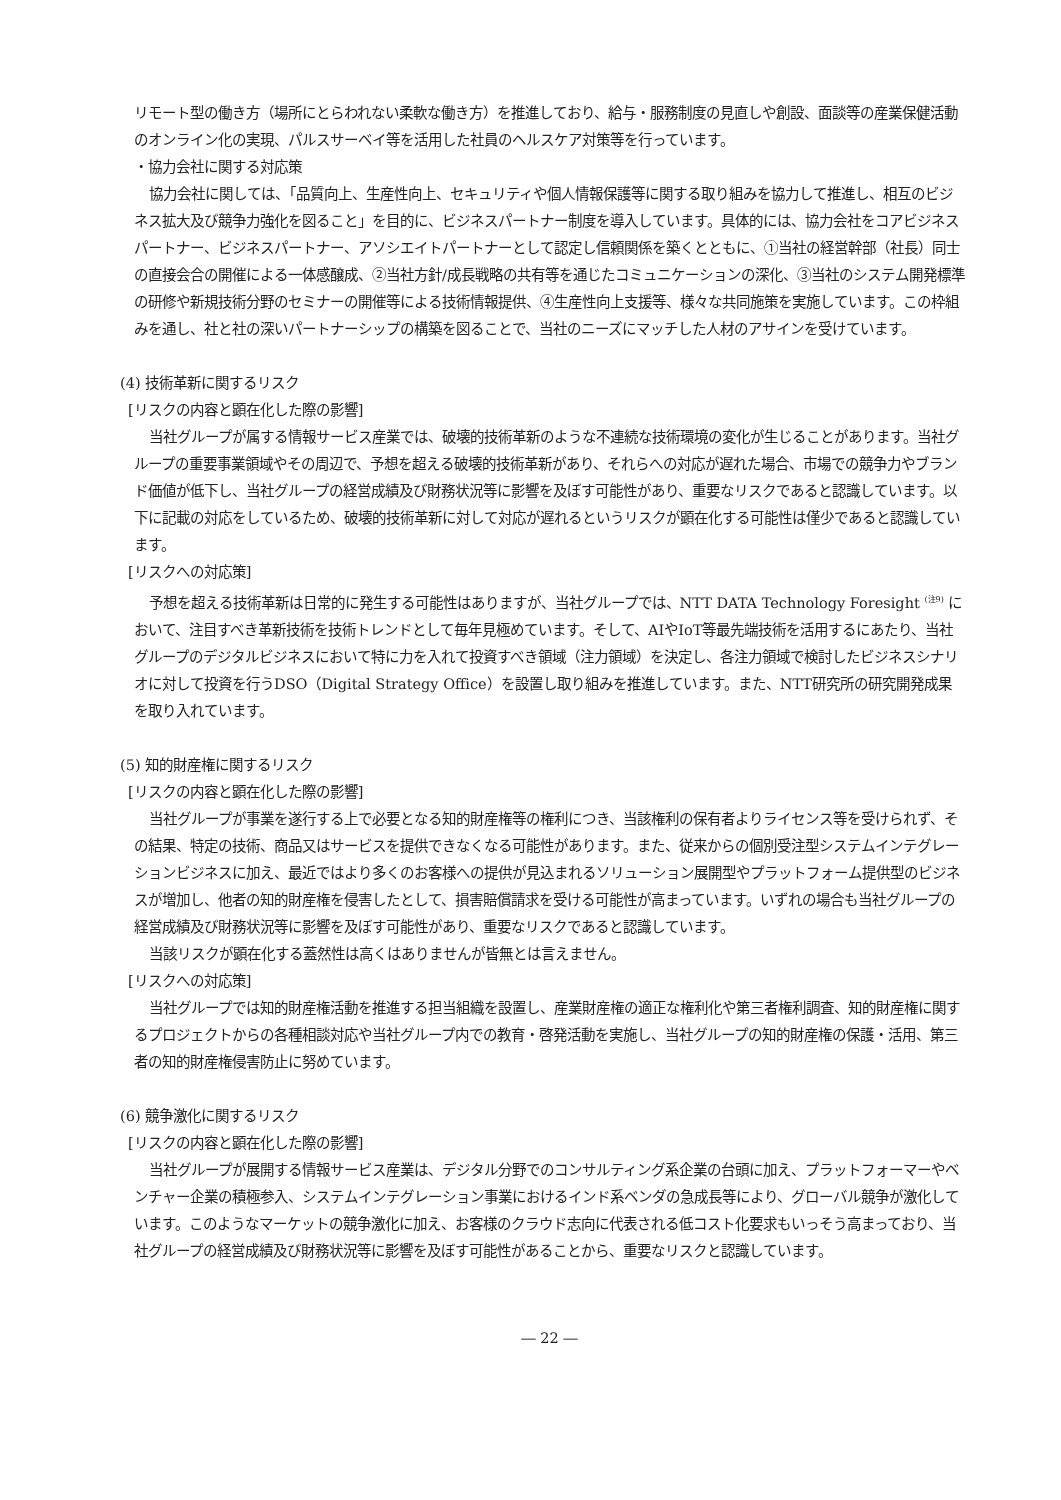リモート型の働き方（場所にとらわれない柔軟な働き方）を推進しており、給与・服務制度の見直しや創設、面談等の産業保健活動のオンライン化の実現、パルスサーベイ等を活用した社員のヘルスケア対策等を行っています。
・協力会社に関する対応策
協力会社に関しては、「品質向上、生産性向上、セキュリティや個人情報保護等に関する取り組みを協力して推進し、相互のビジネス拡大及び競争力強化を図ること」を目的に、ビジネスパートナー制度を導入しています。具体的には、協力会社をコアビジネスパートナー、ビジネスパートナー、アソシエイトパートナーとして認定し信頼関係を築くとともに、①当社の経営幹部（社長）同士の直接会合の開催による一体感醸成、②当社方針/成長戦略の共有等を通じたコミュニケーションの深化、③当社のシステム開発標準の研修や新規技術分野のセミナーの開催等による技術情報提供、④生産性向上支援等、様々な共同施策を実施しています。この枠組みを通し、社と社の深いパートナーシップの構築を図ることで、当社のニーズにマッチした人材のアサインを受けています。
(4) 技術革新に関するリスク
[リスクの内容と顕在化した際の影響]
当社グループが属する情報サービス産業では、破壊的技術革新のような不連続な技術環境の変化が生じることがあります。当社グループの重要事業領域やその周辺で、予想を超える破壊的技術革新があり、それらへの対応が遅れた場合、市場での競争力やブランド価値が低下し、当社グループの経営成績及び財務状況等に影響を及ぼす可能性があり、重要なリスクであると認識しています。以下に記載の対応をしているため、破壊的技術革新に対して対応が遅れるというリスクが顕在化する可能性は僅少であると認識しています。
[リスクへの対応策]
予想を超える技術革新は日常的に発生する可能性はありますが、当社グループでは、NTT DATA Technology Foresight <sup>(注9)</sup> において、注目すべき革新技術を技術トレンドとして毎年見極めています。そして、AIやIoT等最先端技術を活用するにあたり、当社グループのデジタルビジネスにおいて特に力を入れて投資すべき領域（注力領域）を決定し、各注力領域で検討したビジネスシナリオに対して投資を行うDSO（Digital Strategy Office）を設置し取り組みを推進しています。また、NTT研究所の研究開発成果を取り入れています。
(5) 知的財産権に関するリスク
[リスクの内容と顕在化した際の影響]
当社グループが事業を遂行する上で必要となる知的財産権等の権利につき、当該権利の保有者よりライセンス等を受けられず、その結果、特定の技術、商品又はサービスを提供できなくなる可能性があります。また、従来からの個別受注型システムインテグレーションビジネスに加え、最近ではより多くのお客様への提供が見込まれるソリューション展開型やプラットフォーム提供型のビジネスが増加し、他者の知的財産権を侵害したとして、損害賠償請求を受ける可能性が高まっています。いずれの場合も当社グループの経営成績及び財務状況等に影響を及ぼす可能性があり、重要なリスクであると認識しています。
当該リスクが顕在化する蓋然性は高くはありませんが皆無とは言えません。
[リスクへの対応策]
当社グループでは知的財産権活動を推進する担当組織を設置し、産業財産権の適正な権利化や第三者権利調査、知的財産権に関するプロジェクトからの各種相談対応や当社グループ内での教育・啓発活動を実施し、当社グループの知的財産権の保護・活用、第三者の知的財産権侵害防止に努めています。
(6) 競争激化に関するリスク
[リスクの内容と顕在化した際の影響]
当社グループが展開する情報サービス産業は、デジタル分野でのコンサルティング系企業の台頭に加え、プラットフォーマーやベンチャー企業の積極参入、システムインテグレーション事業におけるインド系ベンダの急成長等により、グローバル競争が激化しています。このようなマーケットの競争激化に加え、お客様のクラウド志向に代表される低コスト化要求もいっそう高まっており、当社グループの経営成績及び財務状況等に影響を及ぼす可能性があることから、重要なリスクと認識しています。
― 22 ―